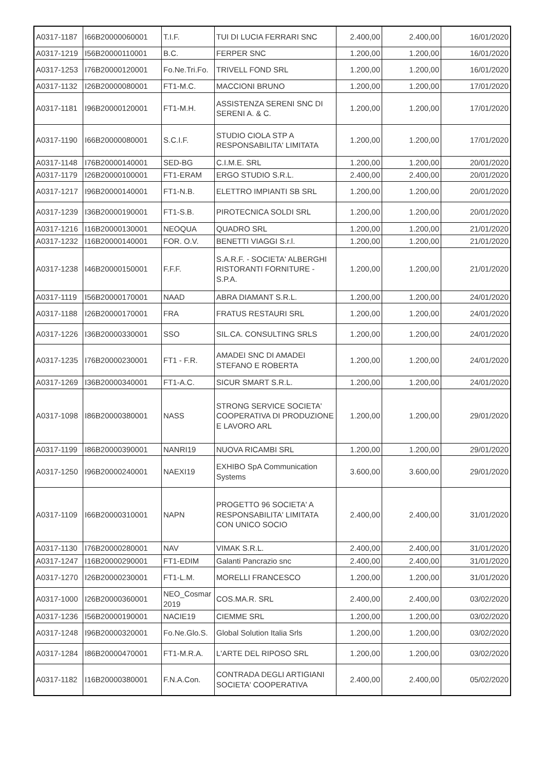| A0317-1187 | I66B20000060001 | T.I.F. | TUI DI LUCIA FERRARI SNC | 2.400,00 | 2.400,00 | 16/01/2020 |
| A0317-1219 | I56B20000110001 | B.C. | FERPER SNC | 1.200,00 | 1.200,00 | 16/01/2020 |
| A0317-1253 | I76B20000120001 | Fo.Ne.Tri.Fo. | TRIVELL FOND SRL | 1.200,00 | 1.200,00 | 16/01/2020 |
| A0317-1132 | I26B20000080001 | FT1-M.C. | MACCIONI BRUNO | 1.200,00 | 1.200,00 | 17/01/2020 |
| A0317-1181 | I96B20000120001 | FT1-M.H. | ASSISTENZA SERENI SNC DI SERENI A. & C. | 1.200,00 | 1.200,00 | 17/01/2020 |
| A0317-1190 | I66B20000080001 | S.C.I.F. | STUDIO CIOLA STP A RESPONSABILITA' LIMITATA | 1.200,00 | 1.200,00 | 17/01/2020 |
| A0317-1148 | I76B20000140001 | SED-BG | C.I.M.E. SRL | 1.200,00 | 1.200,00 | 20/01/2020 |
| A0317-1179 | I26B20000100001 | FT1-ERAM | ERGO STUDIO S.R.L. | 2.400,00 | 2.400,00 | 20/01/2020 |
| A0317-1217 | I96B20000140001 | FT1-N.B. | ELETTRO IMPIANTI SB SRL | 1.200,00 | 1.200,00 | 20/01/2020 |
| A0317-1239 | I36B20000190001 | FT1-S.B. | PIROTECNICA SOLDI SRL | 1.200,00 | 1.200,00 | 20/01/2020 |
| A0317-1216 | I16B20000130001 | NEOQUA | QUADRO SRL | 1.200,00 | 1.200,00 | 21/01/2020 |
| A0317-1232 | I16B20000140001 | FOR. O.V. | BENETTI VIAGGI S.r.l. | 1.200,00 | 1.200,00 | 21/01/2020 |
| A0317-1238 | I46B20000150001 | F.F.F. | S.A.R.F. - SOCIETA' ALBERGHI RISTORANTI FORNITURE - S.P.A. | 1.200,00 | 1.200,00 | 21/01/2020 |
| A0317-1119 | I56B20000170001 | NAAD | ABRA DIAMANT S.R.L. | 1.200,00 | 1.200,00 | 24/01/2020 |
| A0317-1188 | I26B20000170001 | FRA | FRATUS RESTAURI SRL | 1.200,00 | 1.200,00 | 24/01/2020 |
| A0317-1226 | I36B20000330001 | SSO | SIL.CA. CONSULTING SRLS | 1.200,00 | 1.200,00 | 24/01/2020 |
| A0317-1235 | I76B20000230001 | FT1 - F.R. | AMADEI SNC DI AMADEI STEFANO E ROBERTA | 1.200,00 | 1.200,00 | 24/01/2020 |
| A0317-1269 | I36B20000340001 | FT1-A.C. | SICUR SMART S.R.L. | 1.200,00 | 1.200,00 | 24/01/2020 |
| A0317-1098 | I86B20000380001 | NASS | STRONG SERVICE SOCIETA' COOPERATIVA DI PRODUZIONE E LAVORO ARL | 1.200,00 | 1.200,00 | 29/01/2020 |
| A0317-1199 | I86B20000390001 | NANRI19 | NUOVA RICAMBI SRL | 1.200,00 | 1.200,00 | 29/01/2020 |
| A0317-1250 | I96B20000240001 | NAEXI19 | EXHIBO SpA Communication Systems | 3.600,00 | 3.600,00 | 29/01/2020 |
| A0317-1109 | I66B20000310001 | NAPN | PROGETTO 96 SOCIETA' A RESPONSABILITA' LIMITATA CON UNICO SOCIO | 2.400,00 | 2.400,00 | 31/01/2020 |
| A0317-1130 | I76B20000280001 | NAV | VIMAK S.R.L. | 2.400,00 | 2.400,00 | 31/01/2020 |
| A0317-1247 | I16B20000290001 | FT1-EDIM | Galanti Pancrazio snc | 2.400,00 | 2.400,00 | 31/01/2020 |
| A0317-1270 | I26B20000230001 | FT1-L.M. | MORELLI FRANCESCO | 1.200,00 | 1.200,00 | 31/01/2020 |
| A0317-1000 | I26B20000360001 | NEO_Cosmar 2019 | COS.MA.R. SRL | 2.400,00 | 2.400,00 | 03/02/2020 |
| A0317-1236 | I56B20000190001 | NACIE19 | CIEMME SRL | 1.200,00 | 1.200,00 | 03/02/2020 |
| A0317-1248 | I96B20000320001 | Fo.Ne.Glo.S. | Global Solution Italia Srls | 1.200,00 | 1.200,00 | 03/02/2020 |
| A0317-1284 | I86B20000470001 | FT1-M.R.A. | L'ARTE DEL RIPOSO SRL | 1.200,00 | 1.200,00 | 03/02/2020 |
| A0317-1182 | I16B20000380001 | F.N.A.Con. | CONTRADA DEGLI ARTIGIANI SOCIETA' COOPERATIVA | 2.400,00 | 2.400,00 | 05/02/2020 |